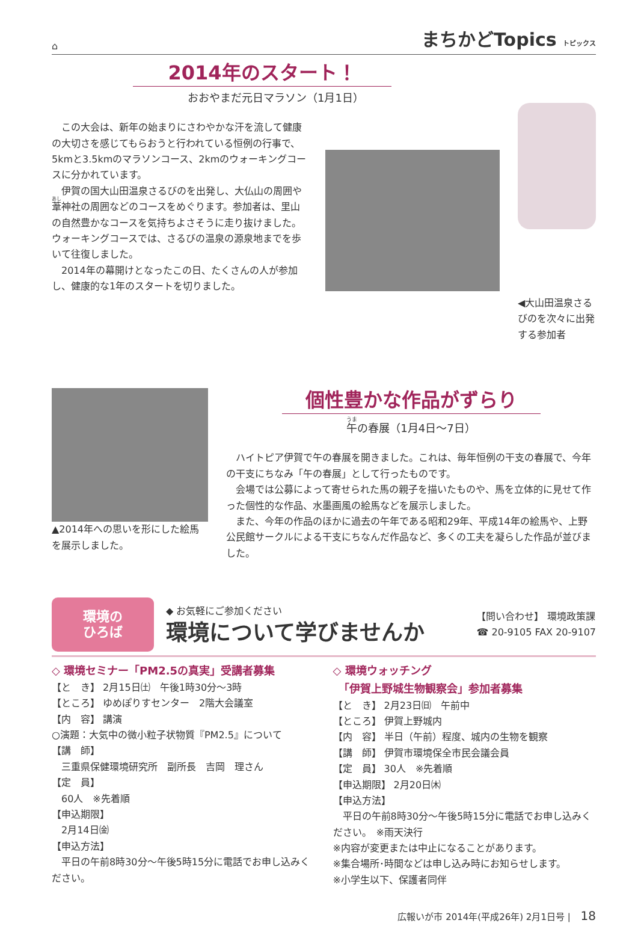⌂ まちかどTopics トピックス
2014年のスタート！
おおやまだ元日マラソン（1月1日）
この大会は、新年の始まりにさわやかな汗を流して健康の大切さを感じてもらおうと行われている恒例の行事で、5kmと3.5kmのマラソンコース、2kmのウォーキングコースに分かれています。
伊賀の国大山田温泉さるびのを出発し、大仏山の周囲や葦神社の周囲などのコースをめぐります。参加者は、里山の自然豊かなコースを気持ちよさそうに走り抜けました。ウォーキングコースでは、さるびの温泉の源泉地までを歩いて往復しました。
2014年の幕開けとなったこの日、たくさんの人が参加し、健康的な1年のスタートを切りました。
◀大山田温泉さるびのを次々に出発する参加者
▲2014年への思いを形にした絵馬を展示しました。
個性豊かな作品がずらり
午の春展（1月4日〜7日）
ハイトピア伊賀で午の春展を開きました。これは、毎年恒例の干支の春展で、今年の干支にちなみ「午の春展」として行ったものです。
会場では公募によって寄せられた馬の親子を描いたものや、馬を立体的に見せて作った個性的な作品、水墨画風の絵馬などを展示しました。
また、今年の作品のほかに過去の午年である昭和29年、平成14年の絵馬や、上野公民館サークルによる干支にちなんだ作品など、多くの工夫を凝らした作品が並びました。
環境の
ひろば
◆ お気軽にご参加ください
環境について学びませんか
【問い合わせ】 環境政策課
☎ 20-9105 FAX 20-9107
◇ 環境セミナー「PM2.5の真実」受講者募集
【と　き】 2月15日㈯　午後1時30分〜3時
【ところ】 ゆめぽりすセンター　2階大会議室
【内　容】 講演
○演題：大気中の微小粒子状物質『PM2.5』について
【講　師】
　三重県保健環境研究所　副所長　吉岡　理さん
【定　員】
　60人　※先着順
【申込期限】
　2月14日㈮
【申込方法】
平日の午前8時30分〜午後5時15分に電話でお申し込みください。
◇ 環境ウォッチング
　「伊賀上野城生物観察会」参加者募集
【と　き】 2月23日㈰　午前中
【ところ】 伊賀上野城内
【内　容】 半日（午前）程度、城内の生物を観察
【講　師】 伊賀市環境保全市民会議会員
【定　員】 30人　※先着順
【申込期限】 2月20日㈭
【申込方法】
平日の午前8時30分〜午後5時15分に電話でお申し込みください。　※雨天決行
※内容が変更または中止になることがあります。
※集合場所･時間などは申し込み時にお知らせします。
※小学生以下、保護者同伴
広報いが市 2014年(平成26年) 2月1日号 | 18